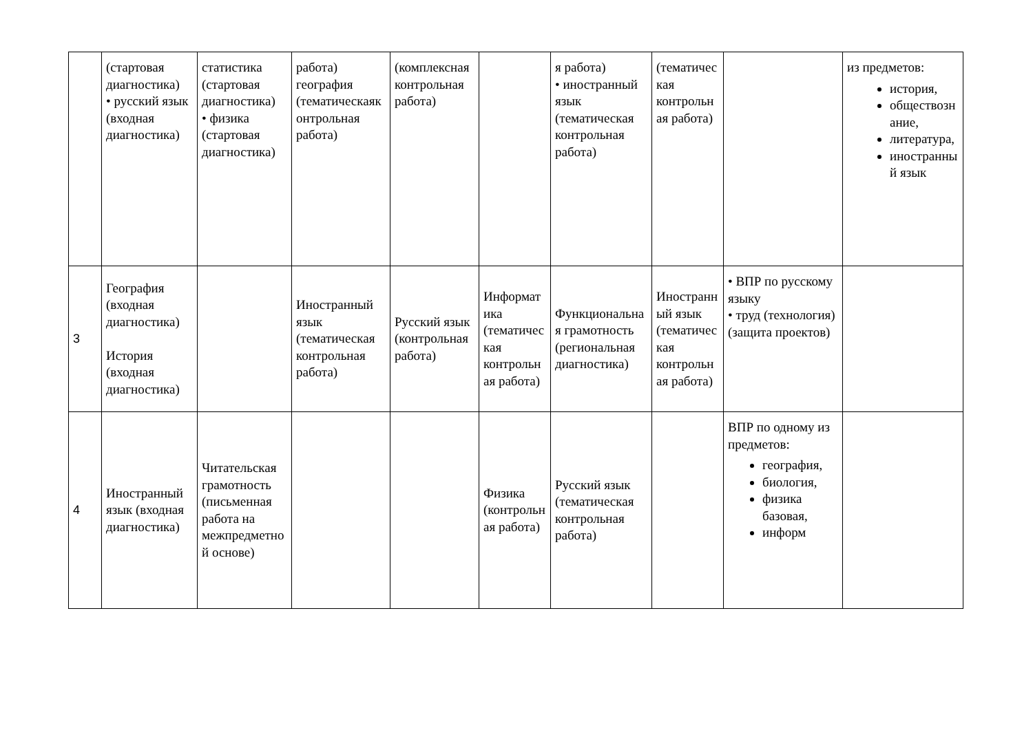| | (стартовая диагностика) • русский язык (входная диагностика) | статистика (стартовая диагностика) • физика (стартовая диагностика) | работа) география (тематическаяконтрольная работа) | (комплексная контрольная работа) | | я работа) • иностранный язык (тематическая контрольная работа) | (тематическая контрольная работа) | | из предметов: история, обществознание, литература, иностранный язык |
| 3 | География (входная диагностика) История (входная диагностика) | | Иностранный язык (тематическая контрольная работа) | Русский язык (контрольная работа) | Информатика (тематическая контрольная работа) | Функциональная грамотность (региональная диагностика) | Иностранный язык (тематическая контрольная работа) | • ВПР по русскому языку • труд (технология) (защита проектов) | |
| 4 | Иностранный язык (входная диагностика) | Читательская грамотность (письменная работа на межпредметной основе) | | | Физика (контрольная работа) | Русский язык (тематическая контрольная работа) | | ВПР по одному из предметов: география, биология, физика базовая, информ | |